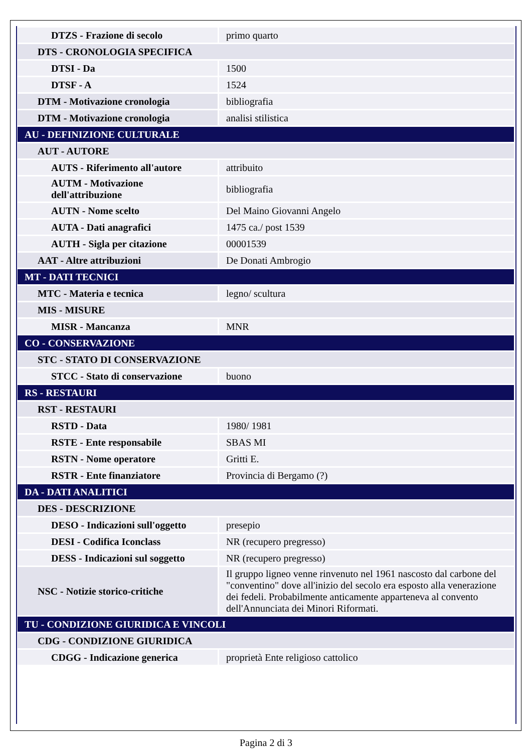| DTZS - Frazione di secolo | primo quarto |
| DTS - CRONOLOGIA SPECIFICA | |
| DTSI - Da | 1500 |
| DTSF - A | 1524 |
| DTM - Motivazione cronologia | bibliografia |
| DTM - Motivazione cronologia | analisi stilistica |
| AU - DEFINIZIONE CULTURALE | |
| AUT - AUTORE | |
| AUTS - Riferimento all'autore | attribuito |
| AUTM - Motivazione dell'attribuzione | bibliografia |
| AUTN - Nome scelto | Del Maino Giovanni Angelo |
| AUTA - Dati anagrafici | 1475 ca./ post 1539 |
| AUTH - Sigla per citazione | 00001539 |
| AAT - Altre attribuzioni | De Donati Ambrogio |
| MT - DATI TECNICI | |
| MTC - Materia e tecnica | legno/ scultura |
| MIS - MISURE | |
| MISR - Mancanza | MNR |
| CO - CONSERVAZIONE | |
| STC - STATO DI CONSERVAZIONE | |
| STCC - Stato di conservazione | buono |
| RS - RESTAURI | |
| RST - RESTAURI | |
| RSTD - Data | 1980/ 1981 |
| RSTE - Ente responsabile | SBAS MI |
| RSTN - Nome operatore | Gritti E. |
| RSTR - Ente finanziatore | Provincia di Bergamo (?) |
| DA - DATI ANALITICI | |
| DES - DESCRIZIONE | |
| DESO - Indicazioni sull'oggetto | presepio |
| DESI - Codifica Iconclass | NR (recupero pregresso) |
| DESS - Indicazioni sul soggetto | NR (recupero pregresso) |
| NSC - Notizie storico-critiche | Il gruppo ligneo venne rinvenuto nel 1961 nascosto dal carbone del "conventino" dove all'inizio del secolo era esposto alla venerazione dei fedeli. Probabilmente anticamente apparteneva al convento dell'Annunciata dei Minori Riformati. |
| TU - CONDIZIONE GIURIDICA E VINCOLI | |
| CDG - CONDIZIONE GIURIDICA | |
| CDGG - Indicazione generica | proprietà Ente religioso cattolico |
Pagina 2 di 3